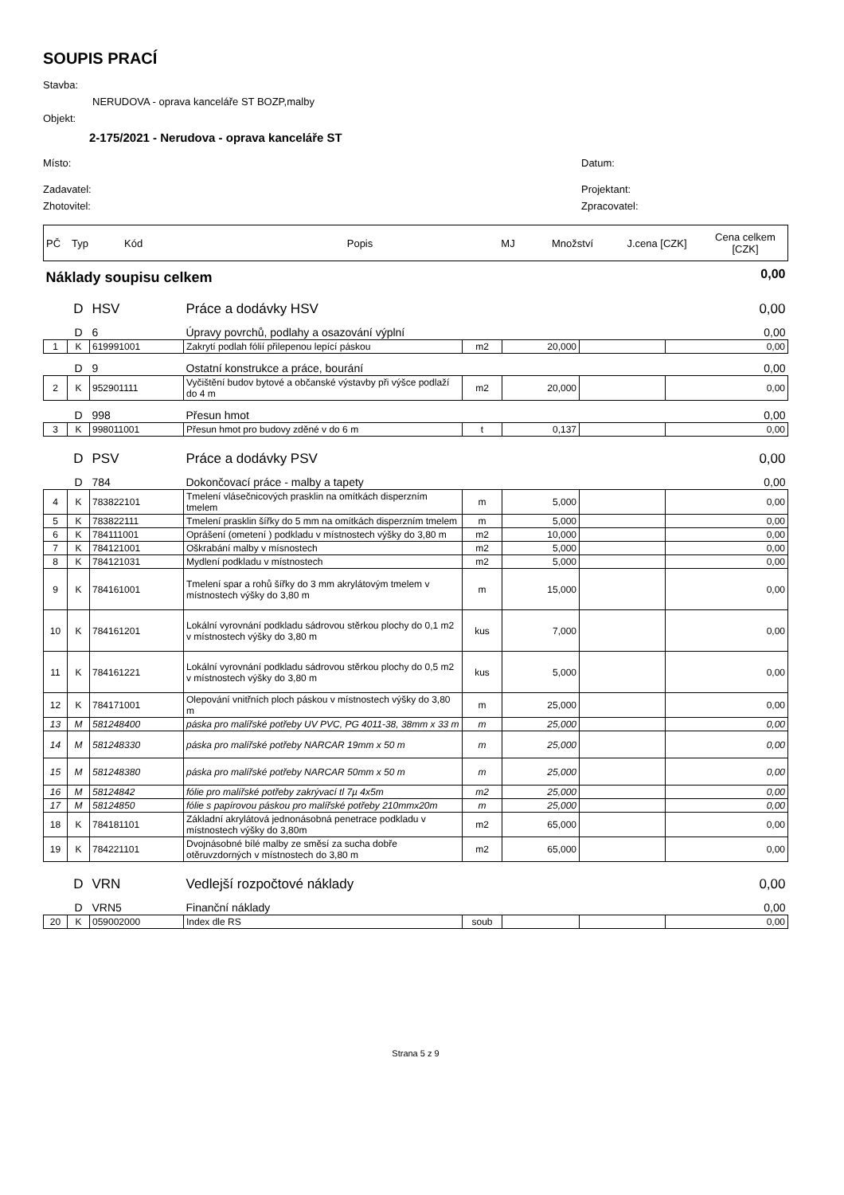SOUPIS PRACÍ
Stavba:
NERUDOVA - oprava kanceláře ST BOZP,malby
Objekt:
2-175/2021 - Nerudova - oprava kanceláře ST
Místo: Datum:
Zadavatel: Projektant:
Zhotovitel: Zpracovatel:
| PČ | Typ | Kód | Popis | MJ | Množství | J.cena [CZK] | Cena celkem [CZK] |
| Náklady soupisu celkem | | | | | | | 0,00 |
| | D | HSV | Práce a dodávky HSV | | | | 0,00 |
| | D | 6 | Úpravy povrchů, podlahy a osazování výplní | | | | 0,00 |
| 1 | K | 619991001 | Zakrytí podlah fólií přilepenou lepící páskou | m2 | 20,000 | | 0,00 |
| | D | 9 | Ostatní konstrukce a práce, bourání | | | | 0,00 |
| 2 | K | 952901111 | Vyčištění budov bytové a občanské výstavby při výšce podlaží do 4 m | m2 | 20,000 | | 0,00 |
| | D | 998 | Přesun hmot | | | | 0,00 |
| 3 | K | 998011001 | Přesun hmot pro budovy zděné v do 6 m | t | 0,137 | | 0,00 |
| | D | PSV | Práce a dodávky PSV | | | | 0,00 |
| | D | 784 | Dokončovací práce - malby a tapety | | | | 0,00 |
| 4 | K | 783822101 | Tmelení vlásečnicových prasklin na omítkách disperzním tmelem | m | 5,000 | | 0,00 |
| 5 | K | 783822111 | Tmelení prasklin šířky do 5 mm na omítkách disperzním tmelem | m | 5,000 | | 0,00 |
| 6 | K | 784111001 | Oprášení (ometení ) podkladu v místnostech výšky do 3,80 m | m2 | 10,000 | | 0,00 |
| 7 | K | 784121001 | Oškrabání malby v mísnostech | m2 | 5,000 | | 0,00 |
| 8 | K | 784121031 | Mydlení podkladu v místnostech | m2 | 5,000 | | 0,00 |
| 9 | K | 784161001 | Tmelení spar a rohů šířky do 3 mm akrylátovým tmelem v místnostech výšky do 3,80 m | m | 15,000 | | 0,00 |
| 10 | K | 784161201 | Lokální vyrovnání podkladu sádrovou stěrkou plochy do 0,1 m2 v místnostech výšky do 3,80 m | kus | 7,000 | | 0,00 |
| 11 | K | 784161221 | Lokální vyrovnání podkladu sádrovou stěrkou plochy do 0,5 m2 v místnostech výšky do 3,80 m | kus | 5,000 | | 0,00 |
| 12 | K | 784171001 | Olepování vnitřních ploch páskou v místnostech výšky do 3,80 m | m | 25,000 | | 0,00 |
| 13 | M | 581248400 | páska pro malířské potřeby UV PVC, PG 4011-38, 38mm x 33 m | m | 25,000 | | 0,00 |
| 14 | M | 581248330 | páska pro malířské potřeby NARCAR 19mm x 50 m | m | 25,000 | | 0,00 |
| 15 | M | 581248380 | páska pro malířské potřeby NARCAR 50mm x 50 m | m | 25,000 | | 0,00 |
| 16 | M | 58124842 | fólie pro malířské potřeby zakrývací tl 7µ 4x5m | m2 | 25,000 | | 0,00 |
| 17 | M | 58124850 | fólie s papírovou páskou pro malířské potřeby 210mmx20m | m | 25,000 | | 0,00 |
| 18 | K | 784181101 | Základní akrylátová jednonásobná penetrace podkladu v místnostech výšky do 3,80m | m2 | 65,000 | | 0,00 |
| 19 | K | 784221101 | Dvojnásobné bílé malby ze směsí za sucha dobře otěruvzdorných v místnostech do 3,80 m | m2 | 65,000 | | 0,00 |
| | D | VRN | Vedlejší rozpočtové náklady | | | | 0,00 |
| | D | VRN5 | Finanční náklady | | | | 0,00 |
| 20 | K | 059002000 | Index dle RS | soub | | | 0,00 |
Strana 5 z 9